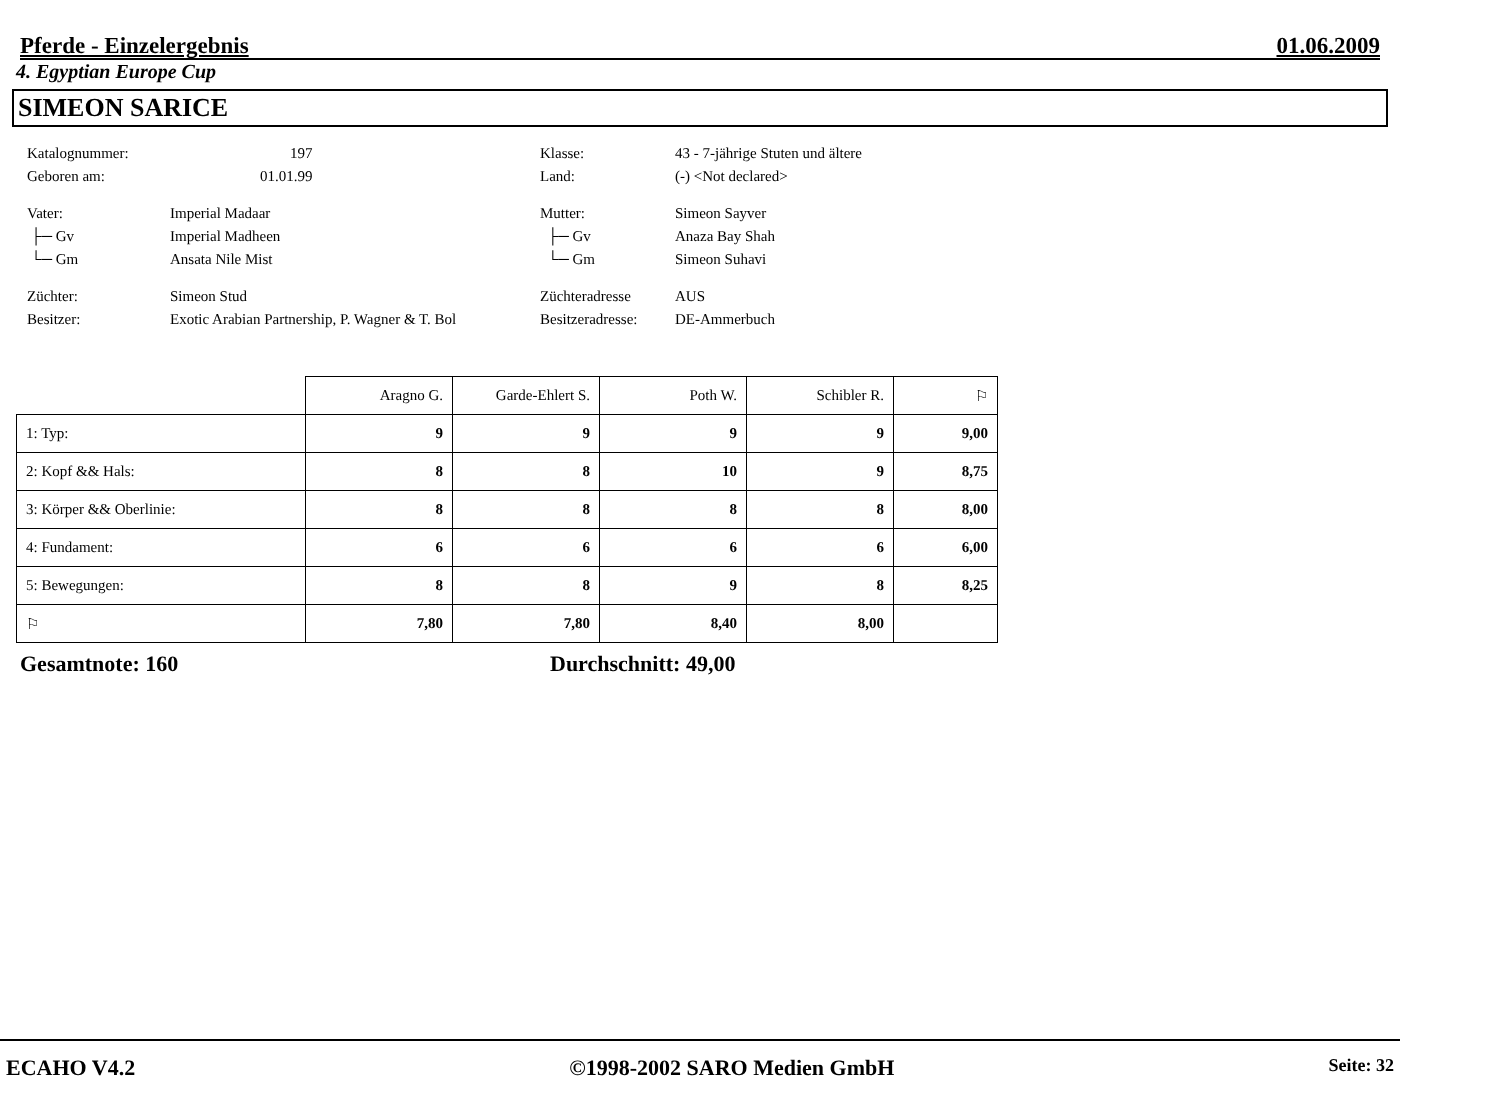Pferde - Einzelergebnis 01.06.2009
4. Egyptian Europe Cup
SIMEON SARICE
Katalognummer: 197 Klasse: 43 - 7-jährige Stuten und ältere Geboren am: 01.01.99 Land: (-) <Not declared> Vater: Imperial Madaar Mutter: Simeon Sayver ├─ Gv Imperial Madheen ├─ Gv Anaza Bay Shah └─ Gm Ansata Nile Mist └─ Gm Simeon Suhavi Züchter: Simeon Stud Züchteradresse AUS Besitzer: Exotic Arabian Partnership, P. Wagner & T. Bol Besitzeradresse: DE-Ammerbuch
| | Aragno G. | Garde-Ehlert S. | Poth W. | Schibler R. | ⚐ |
| --- | --- | --- | --- | --- | --- |
| 1: Typ: | 9 | 9 | 9 | 9 | 9,00 |
| 2: Kopf && Hals: | 8 | 8 | 10 | 9 | 8,75 |
| 3: Körper && Oberlinie: | 8 | 8 | 8 | 8 | 8,00 |
| 4: Fundament: | 6 | 6 | 6 | 6 | 6,00 |
| 5: Bewegungen: | 8 | 8 | 9 | 8 | 8,25 |
| ⚐ | 7,80 | 7,80 | 8,40 | 8,00 | |
Gesamtnote: 160 Durchschnitt: 49,00
ECAHO V4.2 ©1998-2002 SARO Medien GmbH Seite: 32